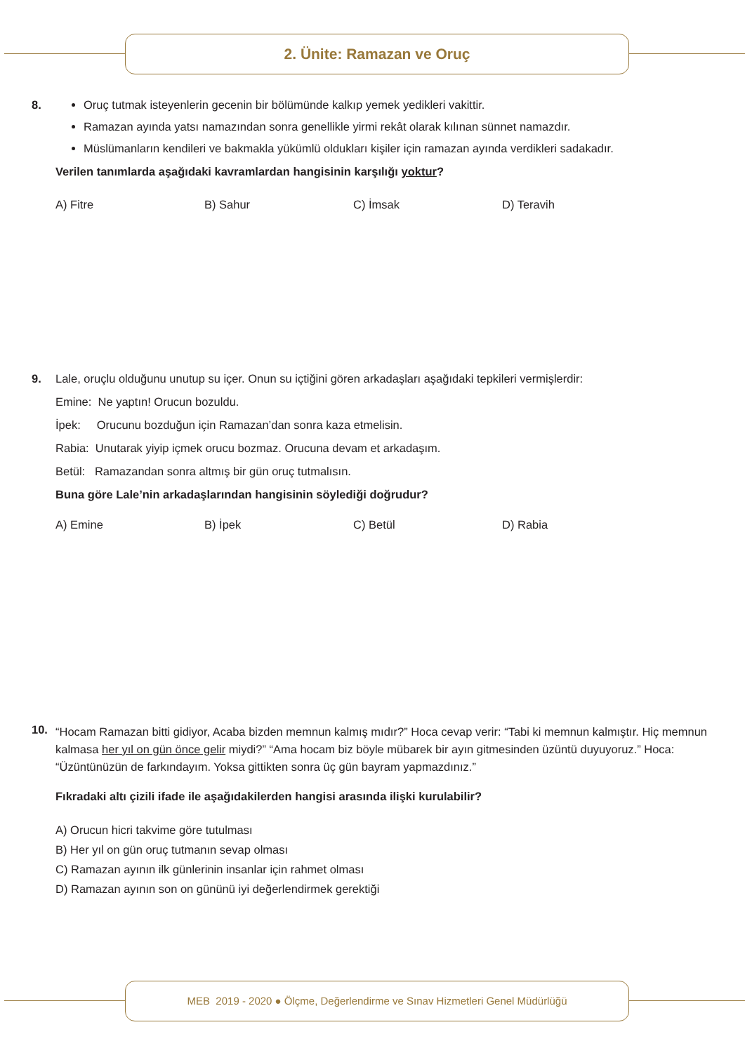2. Ünite: Ramazan ve Oruç
8.
Oruç tutmak isteyenlerin gecenin bir bölümünde kalkıp yemek yedikleri vakittir.
Ramazan ayında yatsı namazından sonra genellikle yirmi rekât olarak kılınan sünnet namazdır.
Müslümanların kendileri ve bakmakla yükümlü oldukları kişiler için ramazan ayında verdikleri sadakadır.
Verilen tanımlarda aşağıdaki kavramlardan hangisinin karşılığı yoktur?
A) Fitre B) Sahur C) İmsak D) Teravih
9.
Lale, oruçlu olduğunu unutup su içer. Onun su içtiğini gören arkadaşları aşağıdaki tepkileri vermişlerdir:
Emine: Ne yaptın! Orucun bozuldu.
İpek: Orucunu bozduğun için Ramazan’dan sonra kaza etmelisin.
Rabia: Unutarak yiyip içmek orucu bozmaz. Orucuna devam et arkadaşım.
Betül: Ramazandan sonra altmış bir gün oruç tutmalısın.
Buna göre Lale’nin arkadaşlarından hangisinin söylediği doğrudur?
A) Emine B) İpek C) Betül D) Rabia
10.
“Hocam Ramazan bitti gidiyor, Acaba bizden memnun kalmış mıdır?” Hoca cevap verir: “Tabi ki memnun kalmıştır. Hiç memnun kalmasa her yıl on gün önce gelir miydi?” “Ama hocam biz böyle mübarek bir ayın gitmesinden üzüntü duyuyoruz.” Hoca: “Üzüntünüzün de farkındayım. Yoksa gittikten sonra üç gün bayram yapmazdınız.”
Fıkradaki altı çizili ifade ile aşağıdakilerden hangisi arasında ilişki kurulabilir?
A) Orucun hicri takvime göre tutulması
B) Her yıl on gün oruç tutmanın sevap olması
C) Ramazan ayının ilk günlerinin insanlar için rahmet olması
D) Ramazan ayının son on gününü iyi değerlendirmek gerektiği
MEB 2019 - 2020 ● Ölçme, Değerlendirme ve Sınav Hizmetleri Genel Müdürlüğü